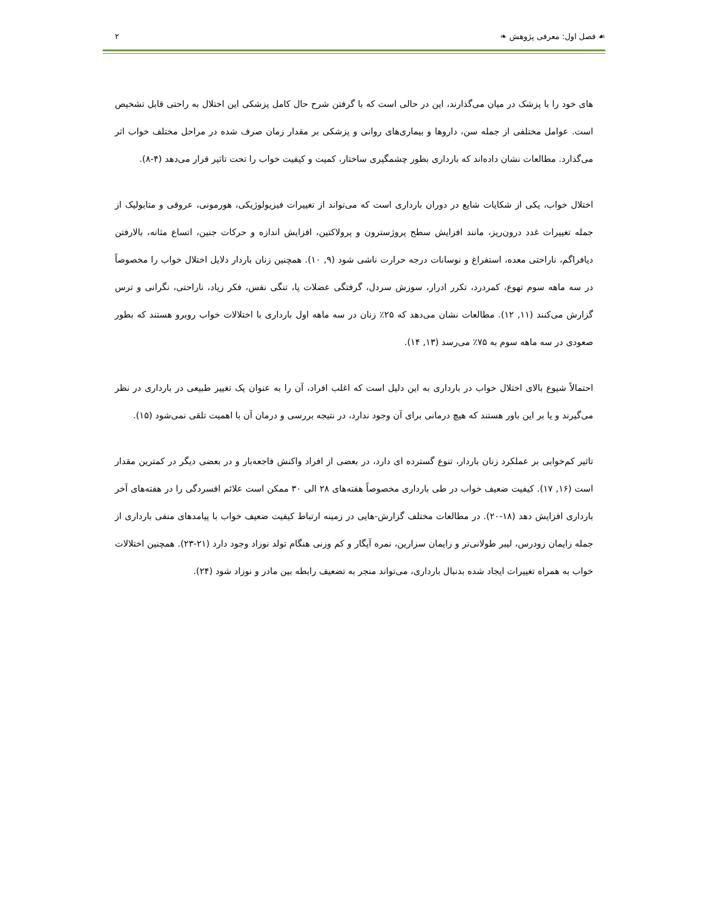☙ فصل اول: معرفی پژوهش ❧ ۲
های خود را با پزشک در میان می‌گذارند، این در حالی است که با گرفتن شرح حال کامل پزشکی این اختلال به راحتی قابل تشخیص است. عوامل مختلفی از جمله سن، داروها و بیماری‌های روانی و پزشکی بر مقدار زمان صرف شده در مراحل مختلف خواب اثر می‌گذارد. مطالعات نشان داده‌اند که بارداری بطور چشمگیری ساختار، کمیت و کیفیت خواب را تحت تاثیر قرار می‌دهد (۴-۸).
اختلال خواب، یکی از شکایات شایع در دوران بارداری است که می‌تواند از تغییرات فیزیولوژیکی، هورمونی، عروقی و متابولیک از جمله تغییرات غدد درون‌ریز، مانند افزایش سطح پروژسترون و پرولاکتین، افزایش اندازه و حرکات جنین، اتساع مثانه، بالارفتن دیافراگم، ناراحتی معده، استفراغ و نوسانات درجه حرارت ناشی شود (۹, ۱۰). همچنین زنان باردار دلایل اختلال خواب را مخصوصاً در سه ماهه سوم تهوع، کمردرد، تکرر ادرار، سوزش سردل، گرفتگی عضلات پا، تنگی نفس، فکر زیاد، ناراحتی، نگرانی و ترس گزارش می‌کنند (۱۱, ۱۲). مطالعات نشان می‌دهد که ۲۵٪ زنان در سه ماهه اول بارداری با اختلالات خواب روبرو هستند که بطور صعودی در سه ماهه سوم به ۷۵٪ می‌رسد (۱۳, ۱۴).
احتمالاً شیوع بالای اختلال خواب در بارداری به این دلیل است که اغلب افراد، آن را به عنوان یک تغییر طبیعی در بارداری در نظر می‌گیرند و یا بر این باور هستند که هیچ درمانی برای آن وجود ندارد، در نتیجه بررسی و درمان آن با اهمیت تلقی نمی‌شود (۱۵).
تاثیر کم‌خوابی بر عملکرد زنان باردار، تنوع گسترده ای دارد، در بعضی از افراد واکنش فاجعه‌بار و در بعضی دیگر در کمترین مقدار است (۱۶, ۱۷). کیفیت ضعیف خواب در طی بارداری مخصوصاً هفته‌های ۲۸ الی ۳۰ ممکن است علائم افسردگی را در هفته‌های آخر بارداری افزایش دهد (۱۸-۲۰). در مطالعات مختلف گزارش-هایی در زمینه ارتباط کیفیت ضعیف خواب با پیامدهای منفی بارداری از جمله زایمان زودرس، لیبر طولانی‌تر و زایمان سزارین، نمره آپگار و کم وزنی هنگام تولد نوزاد وجود دارد (۲۱-۲۳). همچنین اختلالات خواب به همراه تغییرات ایجاد شده بدنبال بارداری، می‌تواند منجر به تضعیف رابطه بین مادر و نوزاد شود (۲۴).